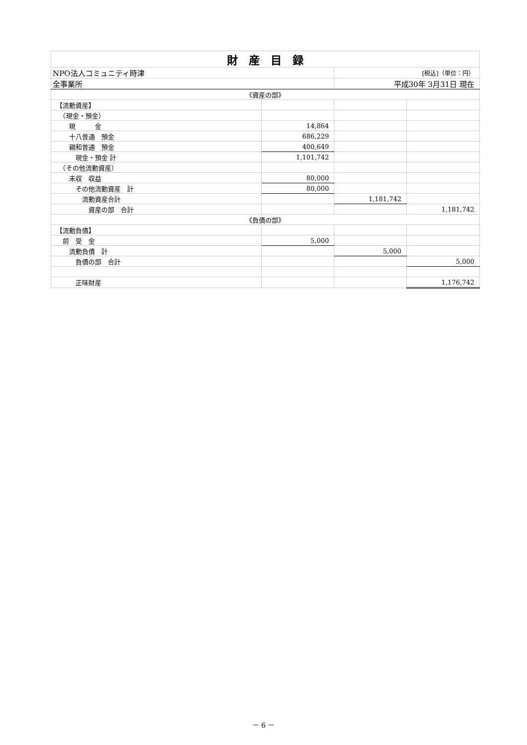| 財 産 目 録 | | | |
| NPO法人コミュニティ時津 | | [税込]（単位：円） | |
| 全事業所 | | 平成30年 3月31日 現在 | |
| 《資産の部》 | | | |
| 【流動資産】 | | | |
| （現金・預金） | | | |
| 現 金 | 14,864 | | |
| 十八普通 預金 | 686,229 | | |
| 親和普通 預金 | 400,649 | | |
| 現金・預金 計 | 1,101,742 | | |
| （その他流動資産） | | | |
| 未収 収益 | 80,000 | | |
| その他流動資産 計 | 80,000 | | |
| 流動資産合計 | | 1,181,742 | |
| 資産の部 合計 | | | 1,181,742 |
| 《負債の部》 | | | |
| 【流動負債】 | | | |
| 前 受 金 | 5,000 | | |
| 流動負債 計 | | 5,000 | |
| 負債の部 合計 | | | 5,000 |
| 正味財産 | | | 1,176,742 |
－ 6 －